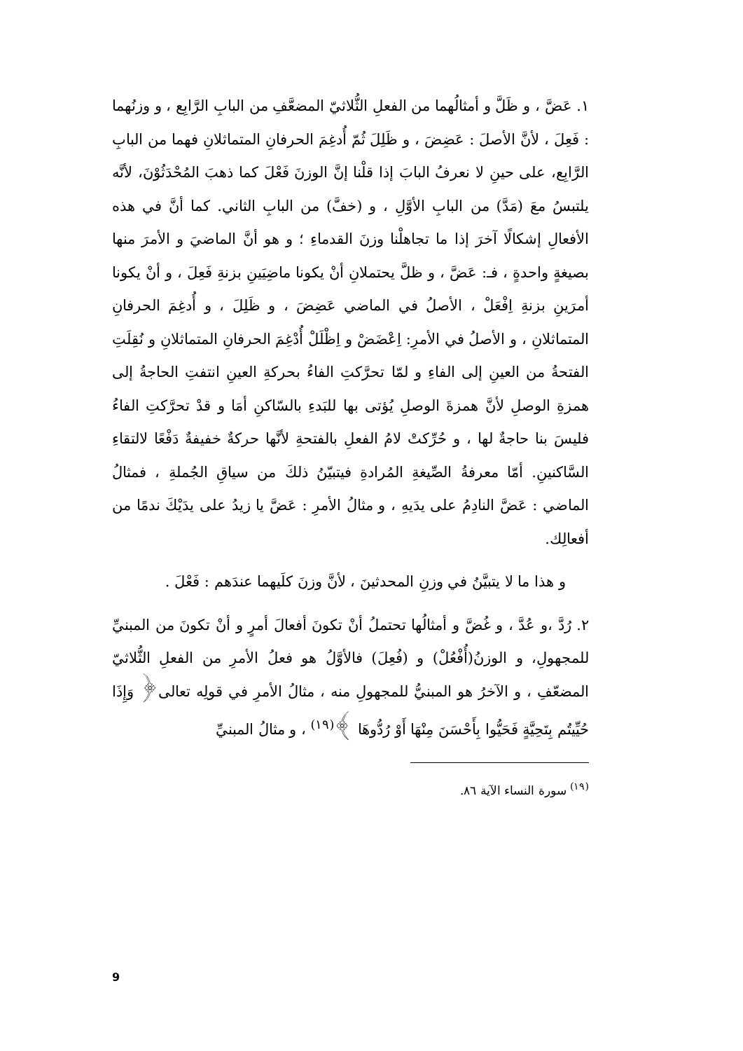١. عَضَّ ، و ظَلَّ و أمثالُهما من الفعلِ الثُّلاثيّ المضعَّفِ من البابِ الرَّابِع ، و وزنُهما : فَعِلَ ، لأنَّ الأصلَ : عَضِضَ ، و ظَلِلَ ثُمّ أُدغِمَ الحرفانِ المتماثلانِ فهما من البابِ الرَّابِع، على حينِ لا نعرفُ البابَ إذا قلْنا إنَّ الوزنَ فَعْلَ كما ذهبَ المُحْدَثُوْنَ، لأنَّه يلتبسُ معَ (مَدَّ) من البابِ الأوَّلِ ، و (خفَّ) من البابِ الثاني. كما أنَّ في هذه الأفعالِ إشكالًا آخرَ إذا ما تجاهلْنا وزنَ القدماءِ ؛ و هو أنَّ الماضيَ و الأمرَ منها بصيغةٍ واحدةٍ ، فـ: عَضَّ ، و ظلَّ يحتملانِ أنْ يكونا ماضِيَينِ بزنةِ فَعِلَ ، و أنْ يكونا أمرَينِ بزنةِ اِفْعَلْ ، الأصلُ في الماضي عَضِضَ ، و ظَلِلَ ، و أُدغِمَ الحرفانِ المتماثلانِ ، و الأصلُ في الأمرِ: اِعْضَضْ و اِظْلَلْ أُدْغِمَ الحرفانِ المتماثلانِ و نُقِلَتِ الفتحةُ من العينِ إلى الفاءِ و لمّا تحرَّكتِ الفاءُ بحركةِ العينِ انتفتِ الحاجةُ إلى همزةِ الوصلِ لأنَّ همزةَ الوصلِ يُؤتى بها للبَدءِ بالسّاكنِ أمَا و قدْ تحرَّكتِ الفاءُ فليسَ بنا حاجةٌ لها ، و حُرِّكتْ لامُ الفعلِ بالفتحةِ لأنَّها حركةٌ خفيفةٌ دَفْعًا لالتقاءِ السَّاكنينِ. أمّا معرفةُ الصِّيغةِ المُرادةِ فيتبيّنُ ذلكَ من سياقِ الجُملةِ ، فمثالُ الماضي : عَضَّ النادِمُ على يدَيهِ ، و مثالُ الأمرِ : عَضَّ يا زيدُ على يدَيْكَ ندمًا من أفعالِك.
و هذا ما لا يتبيَّنُ في وزنِ المحدثينَ ، لأنَّ وزنَ كلَيهما عندَهم : فَعْلَ .
٢. رُدَّ ،و عُدَّ ، و غُضَّ و أمثالُها تحتملُ أنْ تكونَ أفعالَ أمرٍ و أنْ تكونَ من المبنيِّ للمجهولِ، و الوزنُ(أُفْعُلْ) و (فُعِلَ) فالأوَّلُ هو فعلُ الأمرِ من الفعلِ الثُّلاثيّ المضعّفِ ، و الآخرُ هو المبنيُّ للمجهولِ منه ، مثالُ الأمرِ في قولِه تعالى﴿ وَإِذَا حُيِّيتُم بِتَحِيَّةٍ فَحَيُّوا بِأَحْسَنَ مِنْهَا أَوْ رُدُّوهَا ﴾<sup>(١٩)</sup> ، و مثالُ المبنيِّ
<sup>(١٩)</sup> سورة النساء الآية ٨٦.
9